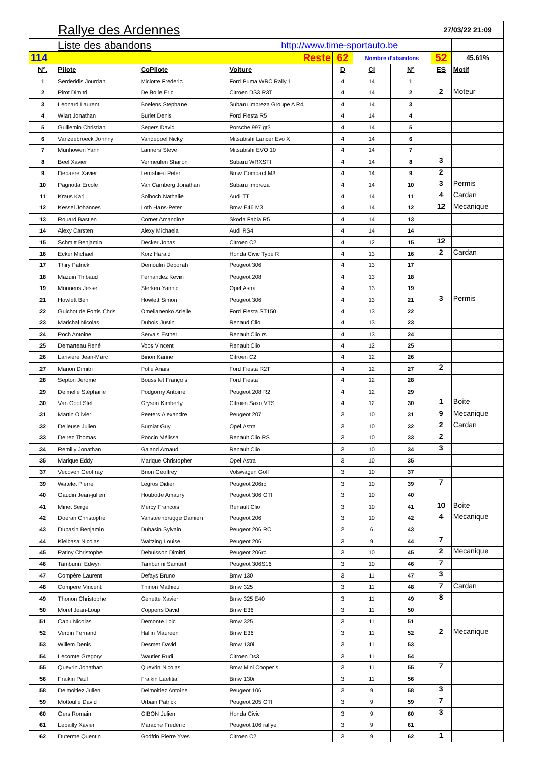| | Rallye des Ardennes | | | | | | 27/03/22 21:09 | |
| | Liste des abandons | | http://www.time-sportauto.be | | | | | |
| 114 | | | Reste | 62 | Nombre d'abandons | | 52 | 45.61% |
| N°. | Pilote | CoPilote | Voiture | D | Cl | N° | ES | Motif |
| 1 | Serderidis Jourdan | Miclotte Frederic | Ford Puma WRC Rally 1 | 4 | 14 | 1 | | |
| 2 | Pirot Dimitri | De Bolle Eric | Citroen DS3 R3T | 4 | 14 | 2 | 2 | Moteur |
| 3 | Leonard Laurent | Boelens Stephane | Subaru Impreza Groupe A R4 | 4 | 14 | 3 | | |
| 4 | Wiart Jonathan | Burlet Denis | Ford Fiesta R5 | 4 | 14 | 4 | | |
| 5 | Guillemin Christian | Segers David | Porsche 997 gt3 | 4 | 14 | 5 | | |
| 6 | Vanzeebroeck Johnny | Vandepoel Nicky | Mitsubishi Lancer Evo X | 4 | 14 | 6 | | |
| 7 | Munhowen Yann | Lanners Steve | Mitsubishi EVO 10 | 4 | 14 | 7 | | |
| 8 | Beel Xavier | Vermeulen Sharon | Subaru WRXSTI | 4 | 14 | 8 | 3 | |
| 9 | Debaere Xavier | Lemahieu Peter | Bmw Compact M3 | 4 | 14 | 9 | 2 | |
| 10 | Pagnotta Ercole | Van Camberg Jonathan | Subaru Impreza | 4 | 14 | 10 | 3 | Permis |
| 11 | Kraus Karl | Solboch Nathalie | Audi TT | 4 | 14 | 11 | 4 | Cardan |
| 12 | Kessel Johannes | Loth Hans-Peter | Bmw E46 M3 | 4 | 14 | 12 | 12 | Mecanique |
| 13 | Rouard Bastien | Cornet Amandine | Skoda Fabia R5 | 4 | 14 | 13 | | |
| 14 | Alexy Carsten | Alexy Michaela | Audi RS4 | 4 | 14 | 14 | | |
| 15 | Schmitt Benjamin | Decker Jonas | Citroen C2 | 4 | 12 | 15 | 12 | |
| 16 | Ecker Michael | Korz Harald | Honda Civic Type R | 4 | 13 | 16 | 2 | Cardan |
| 17 | Thiry Patrick | Demoulin Deborah | Peugeot 306 | 4 | 13 | 17 | | |
| 18 | Mazuin Thibaud | Fernandez Kevin | Peugeot 208 | 4 | 13 | 18 | | |
| 19 | Monnens Jesse | Sterken Yannic | Opel Astra | 4 | 13 | 19 | | |
| 21 | Howlett Ben | Howlett Simon | Peugeot 306 | 4 | 13 | 21 | 3 | Permis |
| 22 | Guichot de Fortis Chris | Omelianenko Arielle | Ford Fiesta ST150 | 4 | 13 | 22 | | |
| 23 | Marichal Nicolas | Dubois Justin | Renaud Clio | 4 | 13 | 23 | | |
| 24 | Poch Antoine | Servais Esther | Renault Clio rs | 4 | 13 | 24 | | |
| 25 | Demarteau René | Voos Vincent | Renault Clio | 4 | 12 | 25 | | |
| 26 | Larivière Jean-Marc | Binon Karine | Citroen C2 | 4 | 12 | 26 | | |
| 27 | Marion Dimitri | Potie Anais | Ford Fiesta R2T | 4 | 12 | 27 | 2 | |
| 28 | Septon Jerome | Boussifet François | Ford Fiesta | 4 | 12 | 28 | | |
| 29 | Delmelle Stéphane | Podgorny Antoine | Peugeot 208 R2 | 4 | 12 | 29 | | |
| 30 | Van Gool Stef | Gryson Kimberly | Citroen Saxo VTS | 4 | 12 | 30 | 1 | Boîte |
| 31 | Martin Olivier | Peeters Alexandre | Peugeot 207 | 3 | 10 | 31 | 9 | Mecanique |
| 32 | Delleuse Julien | Burniat Guy | Opel Astra | 3 | 10 | 32 | 2 | Cardan |
| 33 | Delrez Thomas | Poncin Mélissa | Renault Clio RS | 3 | 10 | 33 | 2 | |
| 34 | Remilly Jonathan | Galand Arnaud | Renault Clio | 3 | 10 | 34 | 3 | |
| 35 | Marique Eddy | Marique Christopher | Opel Astra | 3 | 10 | 35 | | |
| 37 | Vecoven Geoffray | Brion Geoffrey | Volswagen Gofl | 3 | 10 | 37 | | |
| 39 | Watelet Pierre | Legros Didier | Peugeot 206rc | 3 | 10 | 39 | 7 | |
| 40 | Gaudin Jean-julien | Houbotte Amaury | Peugeot 306 GTI | 3 | 10 | 40 | | |
| 41 | Minet Serge | Mercy Francois | Renault Clio | 3 | 10 | 41 | 10 | Boîte |
| 42 | Doeran Christophe | Vansteenbrugge Damien | Peugeot 206 | 3 | 10 | 42 | 4 | Mecanique |
| 43 | Dubasin Benjamin | Dubasin Sylvain | Peugeot 206 RC | 2 | 6 | 43 | | |
| 44 | Kielbasa Nicolas | Waltzing Louise | Peugeot 206 | 3 | 9 | 44 | 7 | |
| 45 | Patiny Christophe | Debuisson Dimitri | Peugeot 206rc | 3 | 10 | 45 | 2 | Mecanique |
| 46 | Tamburini Edwyn | Tamburini Samuel | Peugeot 306S16 | 3 | 10 | 46 | 7 | |
| 47 | Compère Laurent | Defays Bruno | Bmw 130 | 3 | 11 | 47 | 3 | |
| 48 | Compere Vincent | Thirion Mathieu | Bmw 325 | 3 | 11 | 48 | 7 | Cardan |
| 49 | Thonon Christophe | Genette Xavier | Bmw 325 E40 | 3 | 11 | 49 | 8 | |
| 50 | Morel Jean-Loup | Coppens David | Bmw E36 | 3 | 11 | 50 | | |
| 51 | Cabu Nicolas | Demonte Loic | Bmw 325 | 3 | 11 | 51 | | |
| 52 | Verdin Fernand | Hallin Maureen | Bmw E36 | 3 | 11 | 52 | 2 | Mecanique |
| 53 | Willem Denis | Desmet David | Bmw 130i | 3 | 11 | 53 | | |
| 54 | Lecomte Gregory | Wautier Rudi | Citroen Ds3 | 3 | 11 | 54 | | |
| 55 | Quevrin Jonathan | Quevrin Nicolas | Bmw Mini Cooper s | 3 | 11 | 55 | 7 | |
| 56 | Fraikin Paul | Fraikin Laetitia | Bmw 130i | 3 | 11 | 56 | | |
| 58 | Delmoitiez Julien | Delmoitiez Antoine | Peugeot 106 | 3 | 9 | 58 | 3 | |
| 59 | Mottoulle David | Urbain Patrick | Peugeot 205 GTI | 3 | 9 | 59 | 7 | |
| 60 | Gers Romain | GIBON Julien | Honda Civic | 3 | 9 | 60 | 3 | |
| 61 | Lebailly Xavier | Marache Frédéric | Peugeot 106 rallye | 3 | 9 | 61 | | |
| 62 | Duterme Quentin | Godfrin Pierre Yves | Citroen C2 | 3 | 9 | 62 | 1 | |